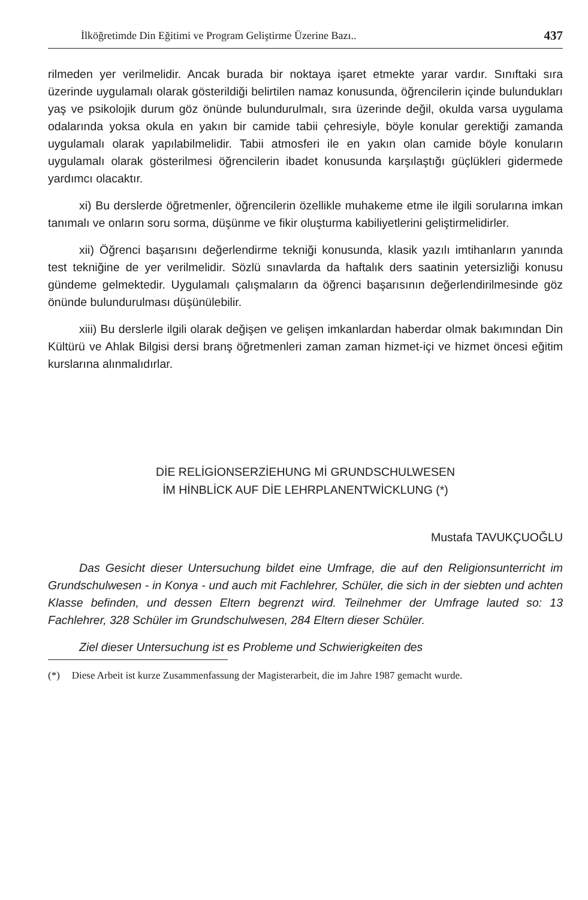İlköğretimde Din Eğitimi ve Program Geliştirme Üzerine Bazı.. 437
rilmeden yer verilmelidir. Ancak burada bir noktaya işaret etmekte yarar vardır. Sınıftaki sıra üzerinde uygulamalı olarak gösterildiği belirtilen namaz konusunda, öğrencilerin içinde bulundukları yaş ve psikolojik durum göz önünde bulundurulmalı, sıra üzerinde değil, okulda varsa uygulama odalarında yoksa okula en yakın bir camide tabii çehresiyle, böyle konular gerektiği zamanda uygulamalı olarak yapılabilmelidir. Tabii atmosferi ile en yakın olan camide böyle konuların uygulamalı olarak gösterilmesi öğrencilerin ibadet konusunda karşılaştığı güçlükleri gidermede yardımcı olacaktır.
xi) Bu derslerde öğretmenler, öğrencilerin özellikle muhakeme etme ile ilgili sorularına imkan tanımalı ve onların soru sorma, düşünme ve fikir oluşturma kabiliyetlerini geliştirmelidirler.
xii) Öğrenci başarısını değerlendirme tekniği konusunda, klasik yazılı imtihanların yanında test tekniğine de yer verilmelidir. Sözlü sınavlarda da haftalık ders saatinin yetersizliği konusu gündeme gelmektedir. Uygulamalı çalışmaların da öğrenci başarısının değerlendirilmesinde göz önünde bulundurulması düşünülebilir.
xiii) Bu derslerle ilgili olarak değişen ve gelişen imkanlardan haberdar olmak bakımından Din Kültürü ve Ahlak Bilgisi dersi branş öğretmenleri zaman zaman hizmet-içi ve hizmet öncesi eğitim kurslarına alınmalıdırlar.
DİE RELİGİONSERZİEHUNG Mİ GRUNDSCHULWESEN
İM HİNBLİCK AUF DİE LEHRPLANENTWİCKLUNG (*)
Mustafa TAVUKÇUOĞLU
Das Gesicht dieser Untersuchung bildet eine Umfrage, die auf den Religionsunterricht im Grundschulwesen - in Konya - und auch mit Fachlehrer, Schüler, die sich in der siebten und achten Klasse befinden, und dessen Eltern begrenzt wird. Teilnehmer der Umfrage lauted so: 13 Fachlehrer, 328 Schüler im Grundschulwesen, 284 Eltern dieser Schüler.
Ziel dieser Untersuchung ist es Probleme und Schwierigkeiten des
(*) Diese Arbeit ist kurze Zusammenfassung der Magisterarbeit, die im Jahre 1987 gemacht wurde.